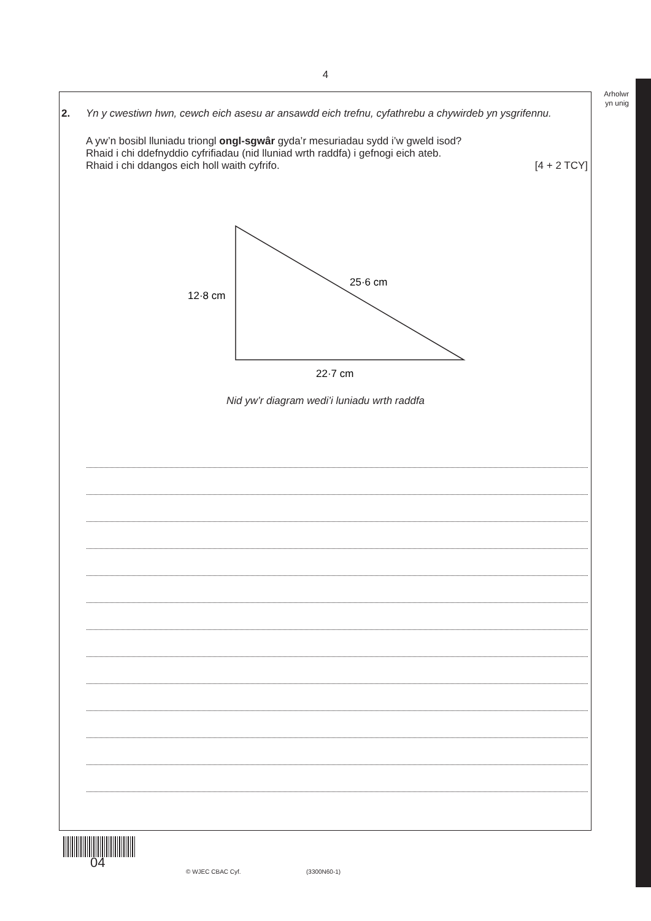4
Arholwr
yn unig
2.
Yn y cwestiwn hwn, cewch eich asesu ar ansawdd eich trefnu, cyfathrebu a chywirdeb yn ysgrifennu.
A yw’n bosibl lluniadu triongl ongl-sgwâr gyda’r mesuriadau sydd i’w gweld isod?
Rhaid i chi ddefnyddio cyfrifiadau (nid lluniad wrth raddfa) i gefnogi eich ateb.
Rhaid i chi ddangos eich holl waith cyfrifo. [4 + 2 TCY]
12·8 cm
25·6 cm
22·7 cm
Nid yw’r diagram wedi’i luniadu wrth raddfa
04
© WJEC CBAC Cyf. (3300N60-1)